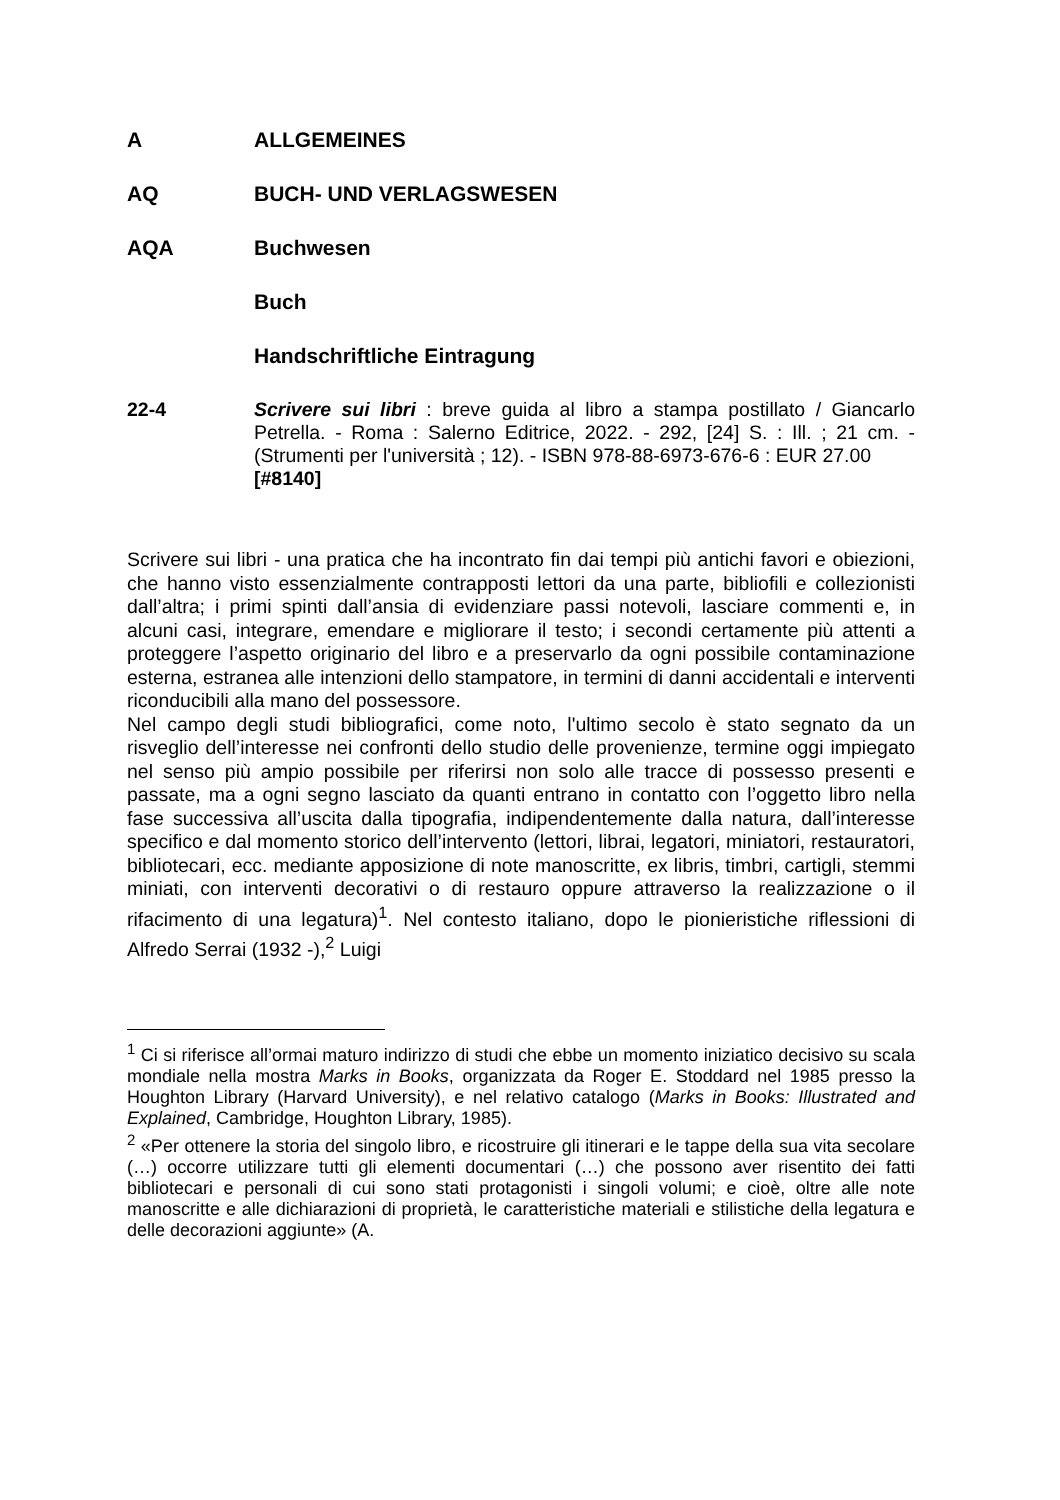A ALLGEMEINES
AQ BUCH- UND VERLAGSWESEN
AQA Buchwesen
Buch
Handschriftliche Eintragung
22-4 Scrivere sui libri : breve guida al libro a stampa postillato / Giancarlo Petrella. - Roma : Salerno Editrice, 2022. - 292, [24] S. : Ill. ; 21 cm. - (Strumenti per l'università ; 12). - ISBN 978-88-6973-676-6 : EUR 27.00
[#8140]
Scrivere sui libri - una pratica che ha incontrato fin dai tempi più antichi favori e obiezioni, che hanno visto essenzialmente contrapposti lettori da una parte, bibliofili e collezionisti dall’altra; i primi spinti dall’ansia di evidenziare passi notevoli, lasciare commenti e, in alcuni casi, integrare, emendare e migliorare il testo; i secondi certamente più attenti a proteggere l’aspetto originario del libro e a preservarlo da ogni possibile contaminazione esterna, estranea alle intenzioni dello stampatore, in termini di danni accidentali e interventi riconducibili alla mano del possessore.
Nel campo degli studi bibliografici, come noto, l'ultimo secolo è stato segnato da un risveglio dell’interesse nei confronti dello studio delle provenienze, termine oggi impiegato nel senso più ampio possibile per riferirsi non solo alle tracce di possesso presenti e passate, ma a ogni segno lasciato da quanti entrano in contatto con l’oggetto libro nella fase successiva all’uscita dalla tipografia, indipendentemente dalla natura, dall’interesse specifico e dal momento storico dell’intervento (lettori, librai, legatori, miniatori, restauratori, bibliotecari, ecc. mediante apposizione di note manoscritte, ex libris, timbri, cartigli, stemmi miniati, con interventi decorativi o di restauro oppure attraverso la realizzazione o il rifacimento di una legatura)<sup>1</sup>. Nel contesto italiano, dopo le pionieristiche riflessioni di Alfredo Serrai (1932 -),<sup>2</sup> Luigi
<sup>1</sup> Ci si riferisce all’ormai maturo indirizzo di studi che ebbe un momento iniziatico decisivo su scala mondiale nella mostra Marks in Books, organizzata da Roger E. Stoddard nel 1985 presso la Houghton Library (Harvard University), e nel relativo catalogo (Marks in Books: Illustrated and Explained, Cambridge, Houghton Library, 1985).
<sup>2</sup> «Per ottenere la storia del singolo libro, e ricostruire gli itinerari e le tappe della sua vita secolare (…) occorre utilizzare tutti gli elementi documentari (…) che possono aver risentito dei fatti bibliotecari e personali di cui sono stati protagonisti i singoli volumi; e cioè, oltre alle note manoscritte e alle dichiarazioni di proprietà, le caratteristiche materiali e stilistiche della legatura e delle decorazioni aggiunte» (A.